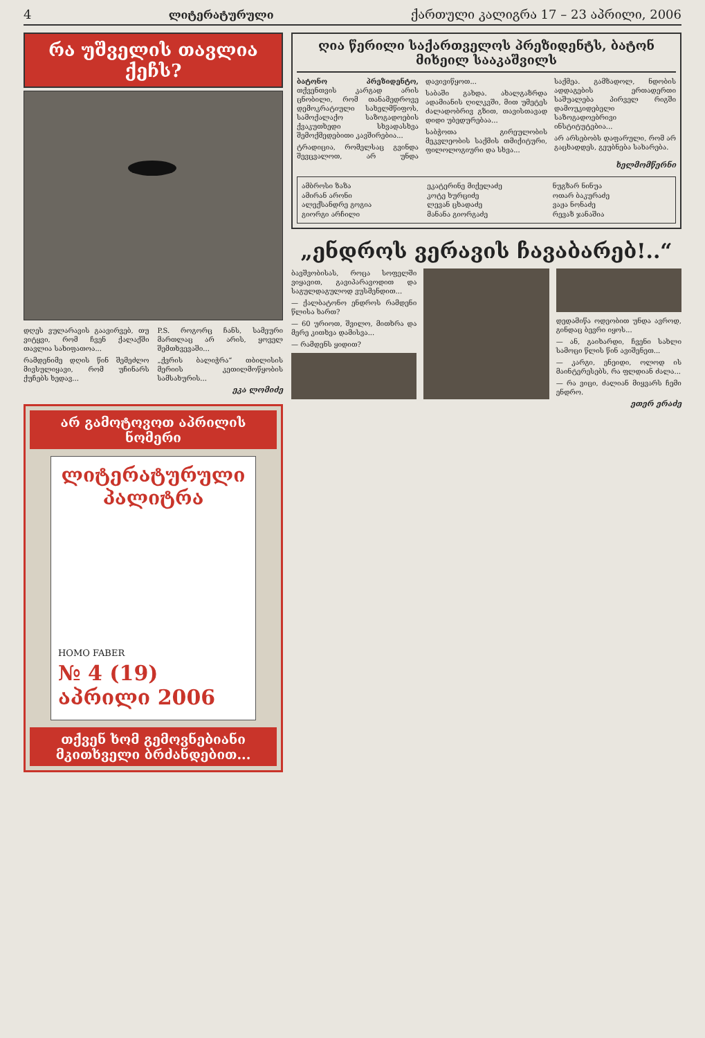4 ლიტერატურული ქართული კალიგრა 17 – 23 აპრილი, 2006
რა უშველის თავლია ქეჩს?
დღეს ვულარავის გაავირვებ, თუ ვიტყვი, რომ ჩვენ ქალაქში თავლია სახიფათოა...
რამდენიმე დღის წინ შემეძლო მივსულიყავი, რომ უჩინარს ქუჩებს ხედავ...
P.S. როგორც ჩანს, სამეური მართლაც არ არის, ყოველ შემთხვევაში...
„ქვრის ბალიჭრა“ თბილისის მერიის კეთილმოწყობის სამსახურის...
ეკა ლომიძე
არ გამოტოვოთ აპრილის ნომერი
ლიტერატურული პალიტრა
HOMO FABER
№ 4 (19) აპრილი 2006
თქვენ ხომ გემოვნებიანი მკითხველი ბრძანდებით...
ღია წერილი საქართველოს პრეზიდენტს, ბატონ მიხეილ სააკაშვილს
ბატონო პრეზიდენტო, თქვენთვის კარგად არის ცნობილი, რომ თანამედროვე დემოკრატიული სახელმწიფოს, სამოქალაქო საზოგადოების ქვაკუთხედი სხვადასხვა შემოქმედებითი კავშირებია...
ტრადიცია, რომელსაც გვინდა შევცვალოთ, არ უნდა დავივიწყოთ...
საბაში გახდა. ახალგაზრდა ადამიანის ღილკვში, მით უმეტეს ძალადობრივ გზით, თავისთავად დიდი უბედურებაა...
საბჭოთა გირეულობის მეკვლეობის საქმის თმიქიტური, ფილოლოგიური და სხვა...
საქმეა. გამზადოლ, ნდობის ადდაგების ერთადერთი საშუალება პირველ რიგში დამოუკიდებელი საზოგადოებრივი ინსტიტუტებია...
არ არსებობს დაფარული, რომ არ გაცხადდეს, გეუბნება სახარება.
ხელმომწერნი
ამბროსი ზაზა
ამირან არონი
ალექსანდრე გოგია
გიორგი არჩილი
ეკატერინე მიქელაძე
კოტე ხურციძე
ლევან ცხადაძე
მანანა გიორგაძე
ნუგზარ ნინუა
ოთარ ბაკურაძე
ვაჟა ნონაძე
რევაზ ჯანაშია
„ენდროს ვერავის ჩავაბარებ!..“
ბავშვობისას, როცა სოფელში ვიყავით, გავიპარავოდით და საგულდაგულოდ ვუსმენდით...
— ქალბატონო ენდროს რამდენი წლისა ხართ?
— 60 ურიოთ, შვილო, მითხრა და მერე კითხვა დამისვა...
— რამდენს ყიდით?
დედამიწა ოდეობით უნდა ავროდ, გინდაც ბევრი იყოს...
— ან, გაიხარდი, ჩვენი სახლი სამოცი წლის წინ ავიშენეთ...
— კარგი, ენეიდი, ოლოდ ის მაინტერესებს, რა ფლდიან ძალა...
— რა ვიცი, ძალიან მიყვარს ჩემი ენდრო.
ეთერ ერაძე